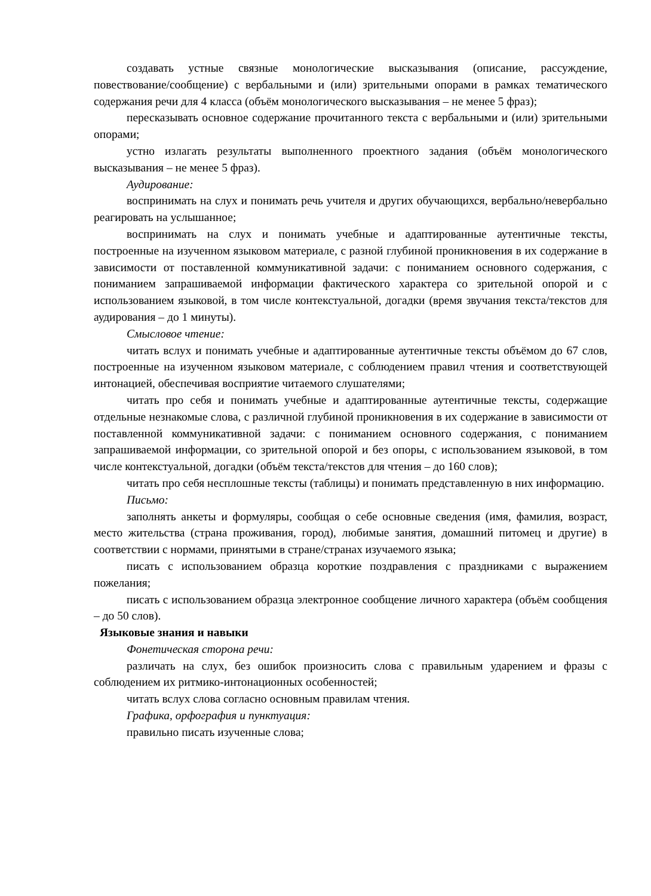создавать устные связные монологические высказывания (описание, рассуждение, повествование/сообщение) с вербальными и (или) зрительными опорами в рамках тематического содержания речи для 4 класса (объём монологического высказывания – не менее 5 фраз);
пересказывать основное содержание прочитанного текста с вербальными и (или) зрительными опорами;
устно излагать результаты выполненного проектного задания (объём монологического высказывания – не менее 5 фраз).
Аудирование:
воспринимать на слух и понимать речь учителя и других обучающихся, вербально/невербально реагировать на услышанное;
воспринимать на слух и понимать учебные и адаптированные аутентичные тексты, построенные на изученном языковом материале, с разной глубиной проникновения в их содержание в зависимости от поставленной коммуникативной задачи: с пониманием основного содержания, с пониманием запрашиваемой информации фактического характера со зрительной опорой и с использованием языковой, в том числе контекстуальной, догадки (время звучания текста/текстов для аудирования – до 1 минуты).
Смысловое чтение:
читать вслух и понимать учебные и адаптированные аутентичные тексты объёмом до 67 слов, построенные на изученном языковом материале, с соблюдением правил чтения и соответствующей интонацией, обеспечивая восприятие читаемого слушателями;
читать про себя и понимать учебные и адаптированные аутентичные тексты, содержащие отдельные незнакомые слова, с различной глубиной проникновения в их содержание в зависимости от поставленной коммуникативной задачи: с пониманием основного содержания, с пониманием запрашиваемой информации, со зрительной опорой и без опоры, с использованием языковой, в том числе контекстуальной, догадки (объём текста/текстов для чтения – до 160 слов);
читать про себя несплошные тексты (таблицы) и понимать представленную в них информацию.
Письмо:
заполнять анкеты и формуляры, сообщая о себе основные сведения (имя, фамилия, возраст, место жительства (страна проживания, город), любимые занятия, домашний питомец и другие) в соответствии с нормами, принятыми в стране/странах изучаемого языка;
писать с использованием образца короткие поздравления с праздниками с выражением пожелания;
писать с использованием образца электронное сообщение личного характера (объём сообщения – до 50 слов).
Языковые знания и навыки
Фонетическая сторона речи:
различать на слух, без ошибок произносить слова с правильным ударением и фразы с соблюдением их ритмико-интонационных особенностей;
читать вслух слова согласно основным правилам чтения.
Графика, орфография и пунктуация:
правильно писать изученные слова;